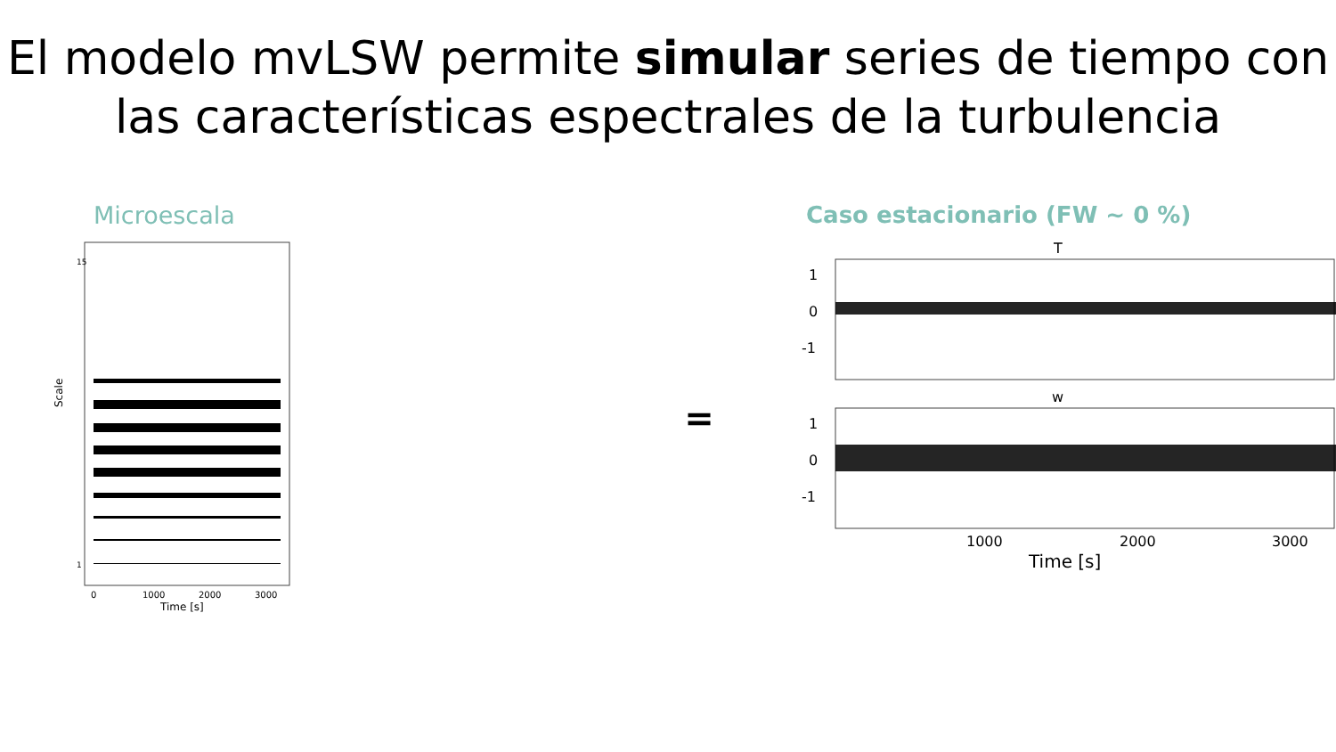El modelo mvLSW permite simular series de tiempo con las características espectrales de la turbulencia
Microescala
Scale
15
1
0
1000
2000
3000
Time [s]
=
Caso estacionario (FW ~ 0 %)
T
1
0
-1
w
1
0
-1
1000
2000
3000
Time [s]